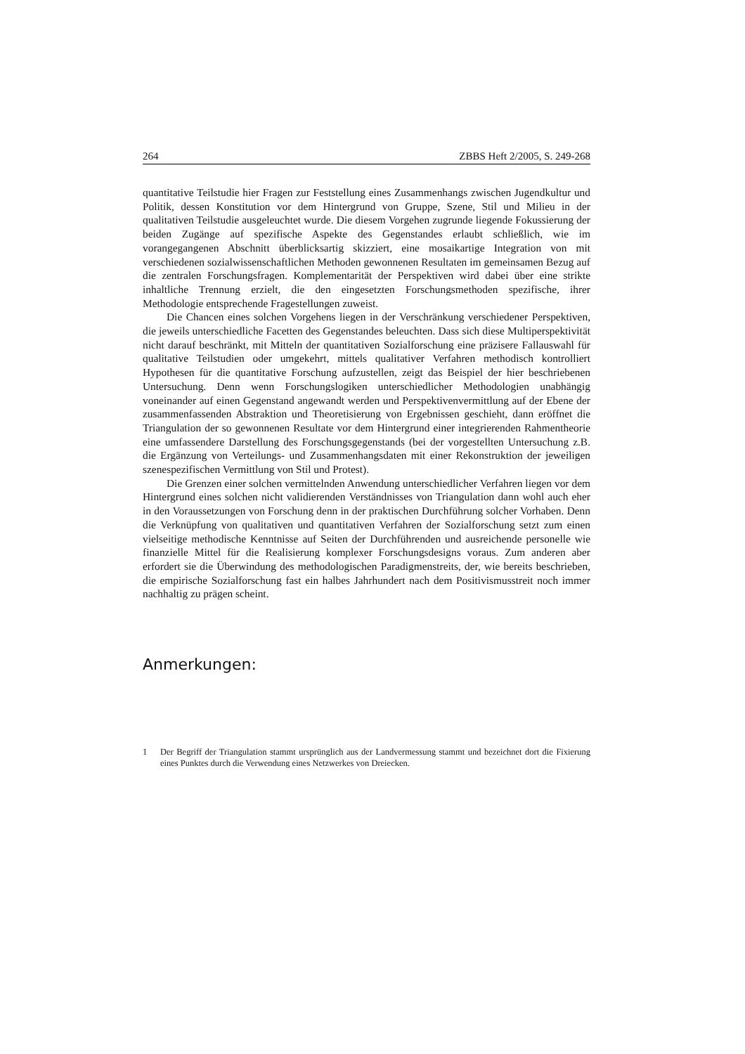264 ZBBS Heft 2/2005, S. 249-268
quantitative Teilstudie hier Fragen zur Feststellung eines Zusammenhangs zwischen Jugendkultur und Politik, dessen Konstitution vor dem Hintergrund von Gruppe, Szene, Stil und Milieu in der qualitativen Teilstudie ausgeleuchtet wurde. Die diesem Vorgehen zugrunde liegende Fokussierung der beiden Zugänge auf spezifische Aspekte des Gegenstandes erlaubt schließlich, wie im vorangegangenen Abschnitt überblicksartig skizziert, eine mosaikartige Integration von mit verschiedenen sozialwissenschaftlichen Methoden gewonnenen Resultaten im gemeinsamen Bezug auf die zentralen Forschungsfragen. Komplementarität der Perspektiven wird dabei über eine strikte inhaltliche Trennung erzielt, die den eingesetzten Forschungsmethoden spezifische, ihrer Methodologie entsprechende Fragestellungen zuweist.
Die Chancen eines solchen Vorgehens liegen in der Verschränkung verschiedener Perspektiven, die jeweils unterschiedliche Facetten des Gegenstandes beleuchten. Dass sich diese Multiperspektivität nicht darauf beschränkt, mit Mitteln der quantitativen Sozialforschung eine präzisere Fallauswahl für qualitative Teilstudien oder umgekehrt, mittels qualitativer Verfahren methodisch kontrolliert Hypothesen für die quantitative Forschung aufzustellen, zeigt das Beispiel der hier beschriebenen Untersuchung. Denn wenn Forschungslogiken unterschiedlicher Methodologien unabhängig voneinander auf einen Gegenstand angewandt werden und Perspektivenvermittlung auf der Ebene der zusammenfassenden Abstraktion und Theoretisierung von Ergebnissen geschieht, dann eröffnet die Triangulation der so gewonnenen Resultate vor dem Hintergrund einer integrierenden Rahmentheorie eine umfassendere Darstellung des Forschungsgegenstands (bei der vorgestellten Untersuchung z.B. die Ergänzung von Verteilungs- und Zusammenhangsdaten mit einer Rekonstruktion der jeweiligen szenespezifischen Vermittlung von Stil und Protest).
Die Grenzen einer solchen vermittelnden Anwendung unterschiedlicher Verfahren liegen vor dem Hintergrund eines solchen nicht validierenden Verständnisses von Triangulation dann wohl auch eher in den Voraussetzungen von Forschung denn in der praktischen Durchführung solcher Vorhaben. Denn die Verknüpfung von qualitativen und quantitativen Verfahren der Sozialforschung setzt zum einen vielseitige methodische Kenntnisse auf Seiten der Durchführenden und ausreichende personelle wie finanzielle Mittel für die Realisierung komplexer Forschungsdesigns voraus. Zum anderen aber erfordert sie die Überwindung des methodologischen Paradigmenstreits, der, wie bereits beschrieben, die empirische Sozialforschung fast ein halbes Jahrhundert nach dem Positivismusstreit noch immer nachhaltig zu prägen scheint.
Anmerkungen:
1 Der Begriff der Triangulation stammt ursprünglich aus der Landvermessung stammt und bezeichnet dort die Fixierung eines Punktes durch die Verwendung eines Netzwerkes von Dreiecken.